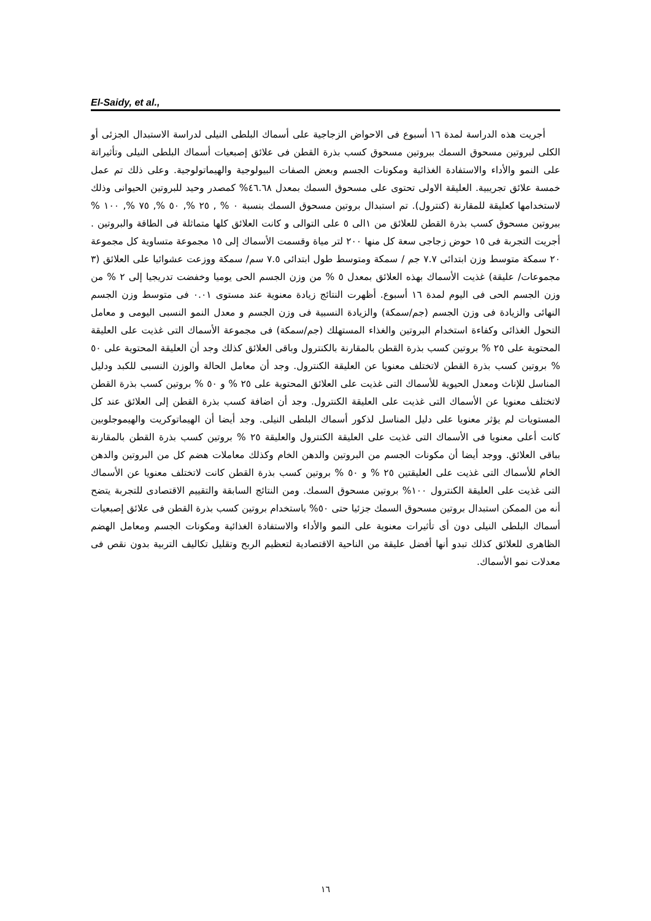El-Saidy, et al.,
أجريت هذه الدراسة لمدة ١٦ أسبوع فى الاحواض الزجاجية على أسماك البلطى النيلى لدراسة الاستبدال الجزئى أو الكلى لبروتين مسحوق السمك ببروتين مسحوق كسب بذرة القطن فى علائق إصبعيات أسماك البلطى النيلى وتأثيراتة على النمو والأداء والاستفادة الغذائية ومكونات الجسم وبعض الصفات البيولوجية والهيماتولوجية. وعلى ذلك تم عمل خمسة علائق تجريبية. العليقة الاولى تحتوى على مسحوق السمك بمعدل ٤٦.٦٨% كمصدر وحيد للبروتين الحيوانى وذلك لاستخدامها كعليقة للمقارنة (كنترول). تم استبدال بروتين مسحوق السمك بنسبة ٠ % , ٢٥ %, ٥٠ %, ٧٥ %, ١٠٠ % ببروتين مسحوق كسب بذرة القطن للعلائق من ١الى ٥ على التوالى و كانت العلائق كلها متماثلة فى الطاقة والبروتين . أجريت التجربة فى ١٥ حوض زجاجى سعة كل منها ٢٠٠ لتر مياة وقسمت الأسماك إلى ١٥ مجموعة متساوية كل مجموعة ٢٠ سمكة متوسط وزن ابتدائى ٧.٧ جم / سمكة ومتوسط طول ابتدائى ٧.٥ سم/ سمكة ووزعت عشوائيا على العلائق (٣ مجموعات/ عليقة) غذيت الأسماك بهذه العلائق بمعدل ٥ % من وزن الجسم الحى يوميا وخفضت تدريجيا إلى ٢ % من وزن الجسم الحى فى اليوم لمدة ١٦ أسبوع. أظهرت النتائج زيادة معنوية عند مستوى ٠.٠١ فى متوسط وزن الجسم النهائى والزيادة فى وزن الجسم (جم/سمكة) والزيادة النسبية فى وزن الجسم و معدل النمو النسبى اليومى و معامل التحول الغذائى وكفاءة استخدام البروتين والغذاء المستهلك (جم/سمكة) فى مجموعة الأسماك التى غذيت على العليقة المحتوية على ٢٥ % بروتين كسب بذرة القطن بالمقارنة بالكنترول وباقى العلائق كذلك وجد أن العليقة المحتوية على ٥٠ % بروتين كسب بذرة القطن لاتختلف معنويا عن العليقة الكنترول. وجد أن معامل الحالة والوزن النسبى للكبد ودليل المناسل للإناث ومعدل الحيوية للأسماك التى غذيت على العلائق المحتوية على ٢٥ % و ٥٠ % بروتين كسب بذرة القطن لاتختلف معنويا عن الأسماك التى غذيت على العليقة الكنترول. وجد أن اضافة كسب بذرة القطن إلى العلائق عند كل المستويات لم يؤثر معنويا على دليل المناسل لذكور أسماك البلطى النيلى. وجد أيضا أن الهيماتوكريت والهيموجلوبين كانت أعلى معنويا فى الأسماك التى غذيت على العليقة الكنترول والعليقة ٢٥ % بروتين كسب بذرة القطن بالمقارنة بباقى العلائق. ووجد أيضا أن مكونات الجسم من البروتين والدهن الخام وكذلك معاملات هضم كل من البروتين والدهن الخام للأسماك التى غذيت على العليقتين ٢٥ % و ٥٠ % بروتين كسب بذرة القطن كانت لاتختلف معنويا عن الأسماك التى غذيت على العليقة الكنترول ١٠٠% بروتين مسحوق السمك. ومن النتائج السابقة والتقييم الاقتصادى للتجربة يتضح أنه من الممكن استبدال بروتين مسحوق السمك جزئيا حتى ٥٠% باستخدام بروتين كسب بذرة القطن فى علائق إصبعيات أسماك البلطى النيلى دون أى تأثيرات معنوية على النمو والأداء والاستفادة الغذائية ومكونات الجسم ومعامل الهضم الظاهرى للعلائق كذلك تبدو أنها أفضل عليقة من الناحية الاقتصادية لتعظيم الربح وتقليل تكاليف التربية بدون نقص فى معدلات نمو الأسماك.
١٦